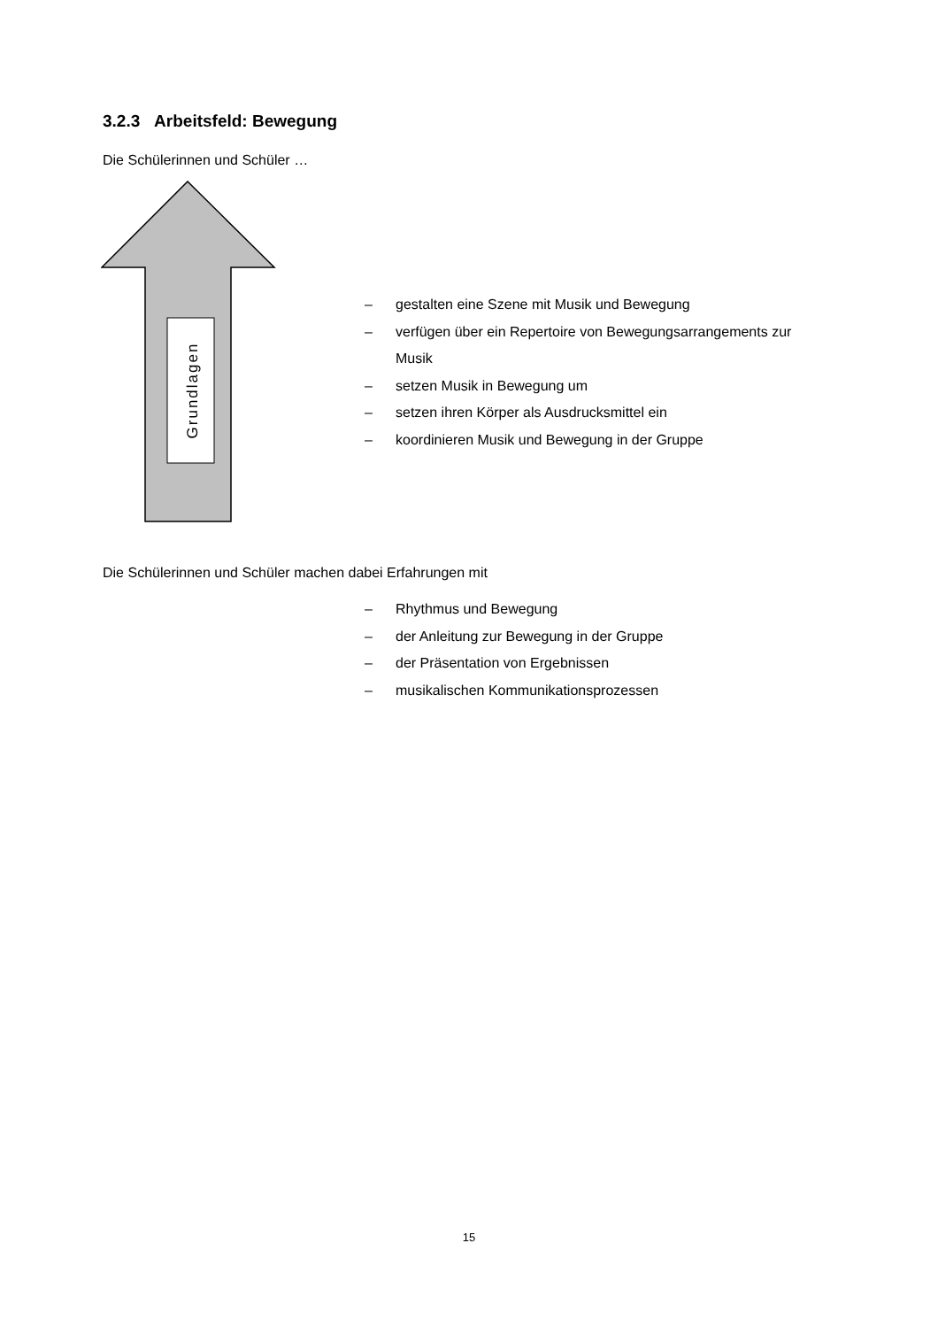3.2.3 Arbeitsfeld: Bewegung
Die Schülerinnen und Schüler …
Grundlagen
– gestalten eine Szene mit Musik und Bewegung
– verfügen über ein Repertoire von Bewegungsarrangements zur
Musik
– setzen Musik in Bewegung um
– setzen ihren Körper als Ausdrucksmittel ein
– koordinieren Musik und Bewegung in der Gruppe
Die Schülerinnen und Schüler machen dabei Erfahrungen mit
– Rhythmus und Bewegung
– der Anleitung zur Bewegung in der Gruppe
– der Präsentation von Ergebnissen
– musikalischen Kommunikationsprozessen
15